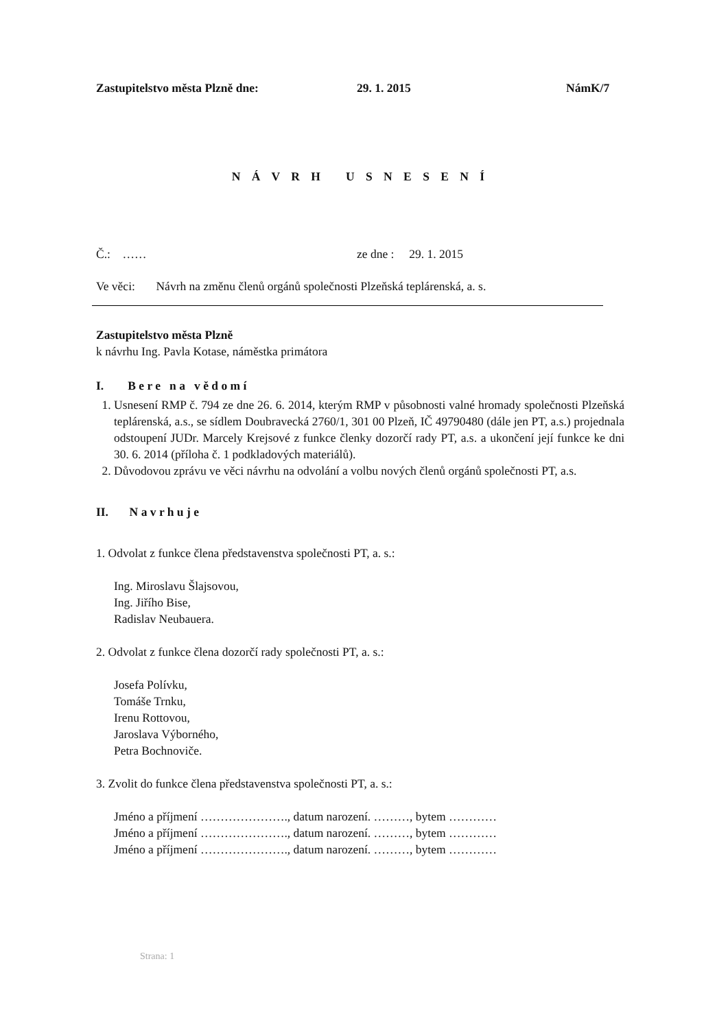Zastupitelstvo města Plzně dne: 29. 1. 2015 NámK/7
N Á V R H U S N E S E N Í
Č.: …… ze dne : 29. 1. 2015
Ve věci: Návrh na změnu členů orgánů společnosti Plzeňská teplárenská, a. s.
Zastupitelstvo města Plzně
k návrhu Ing. Pavla Kotase, náměstka primátora
I. B e r e n a v ě d o m í
1. Usnesení RMP č. 794 ze dne 26. 6. 2014, kterým RMP v působnosti valné hromady společnosti Plzeňská teplárenská, a.s., se sídlem Doubravecká 2760/1, 301 00 Plzeň, IČ 49790480 (dále jen PT, a.s.) projednala odstoupení JUDr. Marcely Krejsové z funkce členky dozorčí rady PT, a.s. a ukončení její funkce ke dni 30. 6. 2014 (příloha č. 1 podkladových materiálů).
2. Důvodovou zprávu ve věci návrhu na odvolání a volbu nových členů orgánů společnosti PT, a.s.
II. N a v r h u j e
1. Odvolat z funkce člena představenstva společnosti PT, a. s.:
Ing. Miroslavu Šlajsovou,
Ing. Jiřího Bise,
Radislav Neubauera.
2. Odvolat z funkce člena dozorčí rady společnosti PT, a. s.:
Josefa Polívku,
Tomáše Trnku,
Irenu Rottovou,
Jaroslava Výborného,
Petra Bochnoviče.
3. Zvolit do funkce člena představenstva společnosti PT, a. s.:
Jméno a příjmení …………………., datum narození. ………, bytem …………
Jméno a příjmení …………………., datum narození. ………, bytem …………
Jméno a příjmení …………………., datum narození. ………, bytem …………
Strana: 1